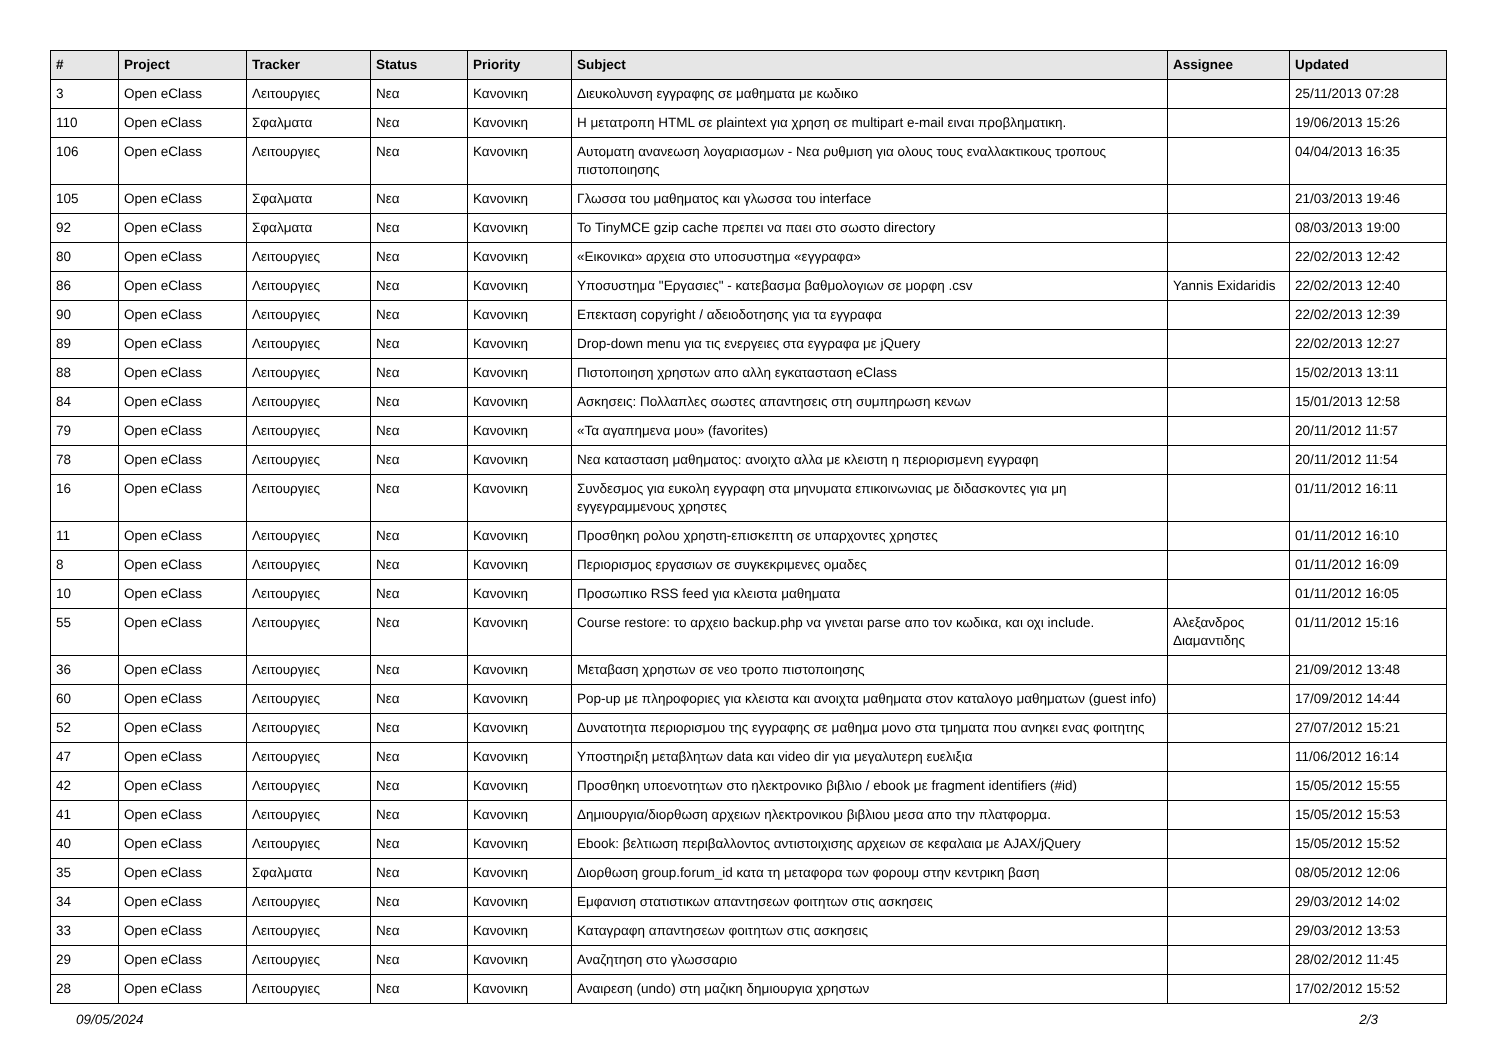| # | Project | Tracker | Status | Priority | Subject | Assignee | Updated |
| --- | --- | --- | --- | --- | --- | --- | --- |
| 3 | Open eClass | Λειτουργιες | Νεα | Κανονικη | Διευκολυνση εγγραφης σε μαθηματα με κωδικο | | 25/11/2013 07:28 |
| 110 | Open eClass | Σφαλματα | Νεα | Κανονικη | Η μετατροπη HTML σε plaintext για χρηση σε multipart e-mail ειναι προβληματικη. | | 19/06/2013 15:26 |
| 106 | Open eClass | Λειτουργιες | Νεα | Κανονικη | Αυτοματη ανανεωση λογαριασμων - Νεα ρυθμιση για ολους τους εναλλακτικους τροπους πιστοποιησης | | 04/04/2013 16:35 |
| 105 | Open eClass | Σφαλματα | Νεα | Κανονικη | Γλωσσα του μαθηματος και γλωσσα του interface | | 21/03/2013 19:46 |
| 92 | Open eClass | Σφαλματα | Νεα | Κανονικη | Το TinyMCE gzip cache πρεπει να παει στο σωστο directory | | 08/03/2013 19:00 |
| 80 | Open eClass | Λειτουργιες | Νεα | Κανονικη | «Εικονικα» αρχεια στο υποσυστημα «εγγραφα» | | 22/02/2013 12:42 |
| 86 | Open eClass | Λειτουργιες | Νεα | Κανονικη | Υποσυστημα "Εργασιες" - κατεβασμα βαθμολογιων σε μορφη .csv | Yannis Exidaridis | 22/02/2013 12:40 |
| 90 | Open eClass | Λειτουργιες | Νεα | Κανονικη | Επεκταση copyright / αδειοδοτησης για τα εγγραφα | | 22/02/2013 12:39 |
| 89 | Open eClass | Λειτουργιες | Νεα | Κανονικη | Drop-down menu για τις ενεργειες στα εγγραφα με jQuery | | 22/02/2013 12:27 |
| 88 | Open eClass | Λειτουργιες | Νεα | Κανονικη | Πιστοποιηση χρηστων απο αλλη εγκατασταση eClass | | 15/02/2013 13:11 |
| 84 | Open eClass | Λειτουργιες | Νεα | Κανονικη | Ασκησεις: Πολλαπλες σωστες απαντησεις στη συμπηρωση κενων | | 15/01/2013 12:58 |
| 79 | Open eClass | Λειτουργιες | Νεα | Κανονικη | «Τα αγαπημενα μου» (favorites) | | 20/11/2012 11:57 |
| 78 | Open eClass | Λειτουργιες | Νεα | Κανονικη | Νεα κατασταση μαθηματος: ανοιχτο αλλα με κλειστη η περιορισμενη εγγραφη | | 20/11/2012 11:54 |
| 16 | Open eClass | Λειτουργιες | Νεα | Κανονικη | Συνδεσμος για ευκολη εγγραφη στα μηνυματα επικοινωνιας με διδασκοντες για μη εγγεγραμμενους χρηστες | | 01/11/2012 16:11 |
| 11 | Open eClass | Λειτουργιες | Νεα | Κανονικη | Προσθηκη ρολου χρηστη-επισκεπτη σε υπαρχοντες χρηστες | | 01/11/2012 16:10 |
| 8 | Open eClass | Λειτουργιες | Νεα | Κανονικη | Περιορισμος εργασιων σε συγκεκριμενες ομαδες | | 01/11/2012 16:09 |
| 10 | Open eClass | Λειτουργιες | Νεα | Κανονικη | Προσωπικο RSS feed για κλειστα μαθηματα | | 01/11/2012 16:05 |
| 55 | Open eClass | Λειτουργιες | Νεα | Κανονικη | Course restore: το αρχειο backup.php να γινεται parse απο τον κωδικα, και οχι include. | Αλεξανδρος Διαμαντιδης | 01/11/2012 15:16 |
| 36 | Open eClass | Λειτουργιες | Νεα | Κανονικη | Μεταβαση χρηστων σε νεο τροπο πιστοποιησης | | 21/09/2012 13:48 |
| 60 | Open eClass | Λειτουργιες | Νεα | Κανονικη | Pop-up με πληροφοριες για κλειστα και ανοιχτα μαθηματα στον καταλογο μαθηματων (guest info) | | 17/09/2012 14:44 |
| 52 | Open eClass | Λειτουργιες | Νεα | Κανονικη | Δυνατοτητα περιορισμου της εγγραφης σε μαθημα μονο στα τμηματα που ανηκει ενας φοιτητης | | 27/07/2012 15:21 |
| 47 | Open eClass | Λειτουργιες | Νεα | Κανονικη | Υποστηριξη μεταβλητων data και video dir για μεγαλυτερη ευελιξια | | 11/06/2012 16:14 |
| 42 | Open eClass | Λειτουργιες | Νεα | Κανονικη | Προσθηκη υποενοτητων στο ηλεκτρονικο βιβλιο / ebook με fragment identifiers (#id) | | 15/05/2012 15:55 |
| 41 | Open eClass | Λειτουργιες | Νεα | Κανονικη | Δημιουργια/διορθωση αρχειων ηλεκτρονικου βιβλιου μεσα απο την πλατφορμα. | | 15/05/2012 15:53 |
| 40 | Open eClass | Λειτουργιες | Νεα | Κανονικη | Ebook: βελτιωση περιβαλλοντος αντιστοιχισης αρχειων σε κεφαλαια με AJAX/jQuery | | 15/05/2012 15:52 |
| 35 | Open eClass | Σφαλματα | Νεα | Κανονικη | Διορθωση group.forum_id κατα τη μεταφορα των φορουμ στην κεντρικη βαση | | 08/05/2012 12:06 |
| 34 | Open eClass | Λειτουργιες | Νεα | Κανονικη | Εμφανιση στατιστικων απαντησεων φοιτητων στις ασκησεις | | 29/03/2012 14:02 |
| 33 | Open eClass | Λειτουργιες | Νεα | Κανονικη | Καταγραφη απαντησεων φοιτητων στις ασκησεις | | 29/03/2012 13:53 |
| 29 | Open eClass | Λειτουργιες | Νεα | Κανονικη | Αναζητηση στο γλωσσαριο | | 28/02/2012 11:45 |
| 28 | Open eClass | Λειτουργιες | Νεα | Κανονικη | Αναιρεση (undo) στη μαζικη δημιουργια χρηστων | | 17/02/2012 15:52 |
09/05/2024 2/3